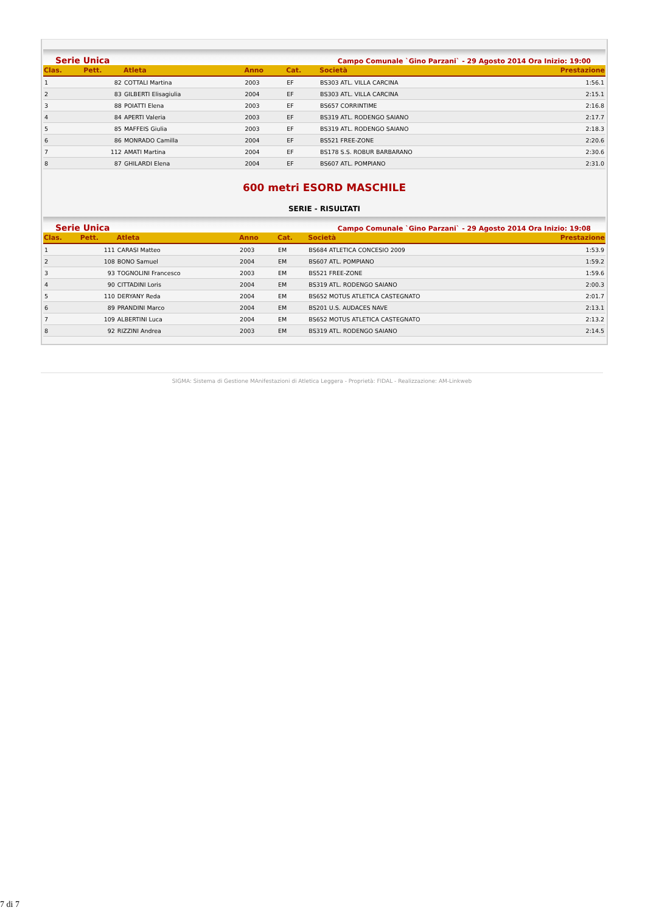Serie Unica Campo Comunale `Gino Parzani` - 29 Agosto 2014 Ora Inizio: 19:00
| Clas. | Pett. | Atleta | Anno | Cat. | Società | Prestazione |
| --- | --- | --- | --- | --- | --- | --- |
| 1 | 82 | COTTALI Martina | 2003 | EF | BS303 ATL. VILLA CARCINA | 1:56.1 |
| 2 | 83 | GILBERTI Elisagiulia | 2004 | EF | BS303 ATL. VILLA CARCINA | 2:15.1 |
| 3 | 88 | POIATTI Elena | 2003 | EF | BS657 CORRINTIME | 2:16.8 |
| 4 | 84 | APERTI Valeria | 2003 | EF | BS319 ATL. RODENGO SAIANO | 2:17.7 |
| 5 | 85 | MAFFEIS Giulia | 2003 | EF | BS319 ATL. RODENGO SAIANO | 2:18.3 |
| 6 | 86 | MONRADO Camilla | 2004 | EF | BS521 FREE-ZONE | 2:20.6 |
| 7 | 112 | AMATI Martina | 2004 | EF | BS178 S.S. ROBUR BARBARANO | 2:30.6 |
| 8 | 87 | GHILARDI Elena | 2004 | EF | BS607 ATL. POMPIANO | 2:31.0 |
600 metri ESORD MASCHILE
SERIE - RISULTATI
Serie Unica Campo Comunale `Gino Parzani` - 29 Agosto 2014 Ora Inizio: 19:08
| Clas. | Pett. | Atleta | Anno | Cat. | Società | Prestazione |
| --- | --- | --- | --- | --- | --- | --- |
| 1 | 111 | CARASI Matteo | 2003 | EM | BS684 ATLETICA CONCESIO 2009 | 1:53.9 |
| 2 | 108 | BONO Samuel | 2004 | EM | BS607 ATL. POMPIANO | 1:59.2 |
| 3 | 93 | TOGNOLINI Francesco | 2003 | EM | BS521 FREE-ZONE | 1:59.6 |
| 4 | 90 | CITTADINI Loris | 2004 | EM | BS319 ATL. RODENGO SAIANO | 2:00.3 |
| 5 | 110 | DERYANY Reda | 2004 | EM | BS652 MOTUS ATLETICA CASTEGNATO | 2:01.7 |
| 6 | 89 | PRANDINI Marco | 2004 | EM | BS201 U.S. AUDACES NAVE | 2:13.1 |
| 7 | 109 | ALBERTINI Luca | 2004 | EM | BS652 MOTUS ATLETICA CASTEGNATO | 2:13.2 |
| 8 | 92 | RIZZINI Andrea | 2003 | EM | BS319 ATL. RODENGO SAIANO | 2:14.5 |
SIGMA: Sistema di Gestione MAnifestazioni di Atletica Leggera - Proprietà: FIDAL - Realizzazione: AM-Linkweb
7 di 7